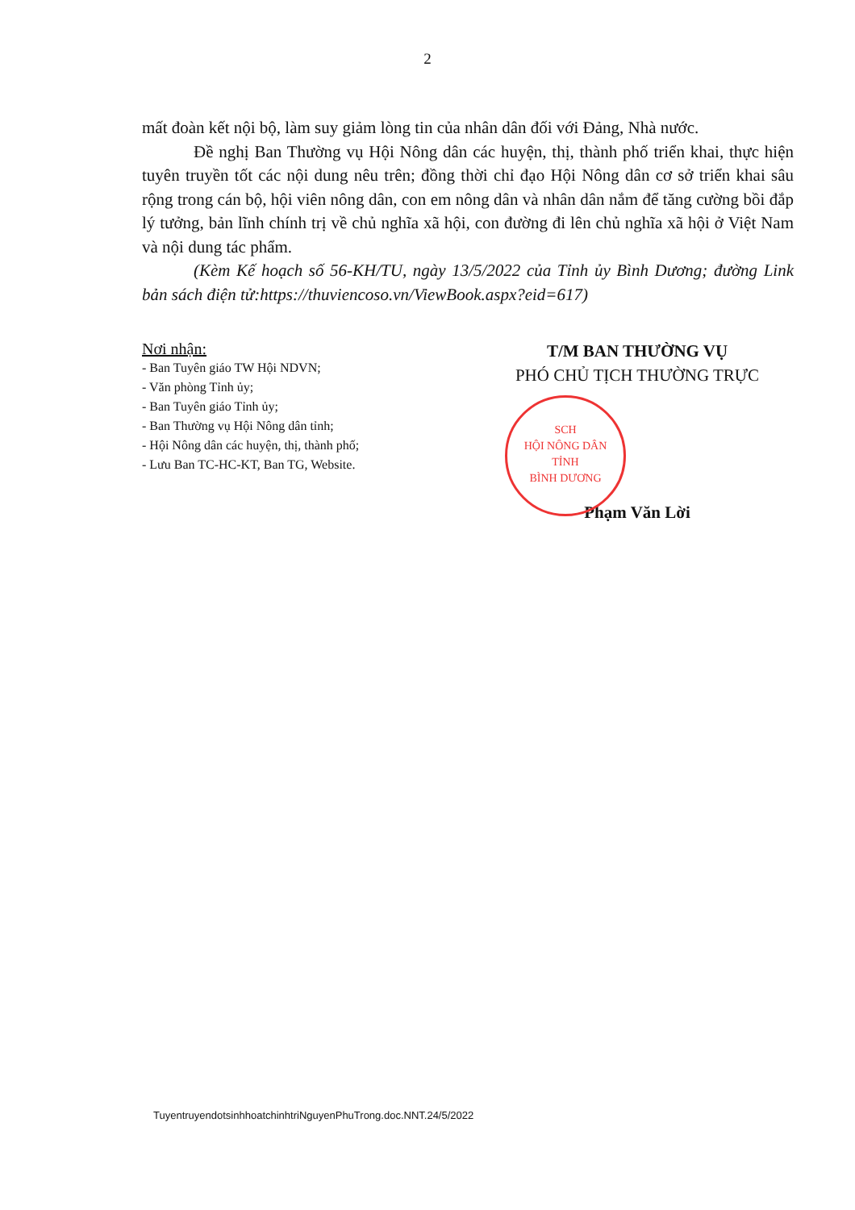2
mất đoàn kết nội bộ, làm suy giảm lòng tin của nhân dân đối với Đảng, Nhà nước.
Đề nghị Ban Thường vụ Hội Nông dân các huyện, thị, thành phố triển khai, thực hiện tuyên truyền tốt các nội dung nêu trên; đồng thời chỉ đạo Hội Nông dân cơ sở triển khai sâu rộng trong cán bộ, hội viên nông dân, con em nông dân và nhân dân nắm để tăng cường bồi đắp lý tưởng, bản lĩnh chính trị về chủ nghĩa xã hội, con đường đi lên chủ nghĩa xã hội ở Việt Nam và nội dung tác phẩm.
(Kèm Kế hoạch số 56-KH/TU, ngày 13/5/2022 của Tỉnh ủy Bình Dương; đường Link bản sách điện tử:https://thuviencoso.vn/ViewBook.aspx?eid=617)
Nơi nhận:
- Ban Tuyên giáo TW Hội NDVN;
- Văn phòng Tỉnh ủy;
- Ban Tuyên giáo Tỉnh ủy;
- Ban Thường vụ Hội Nông dân tỉnh;
- Hội Nông dân các huyện, thị, thành phố;
- Lưu Ban TC-HC-KT, Ban TG, Website.
T/M BAN THƯỜNG VỤ
PHÓ CHỦ TỊCH THƯỜNG TRỰC
SCH
HỘI NÔNG DÂN
TỈNH
BÌNH DƯƠNG
Phạm Văn Lời
TuyentruyendotsinhhoatchinhtriNguyenPhuTrong.doc.NNT.24/5/2022